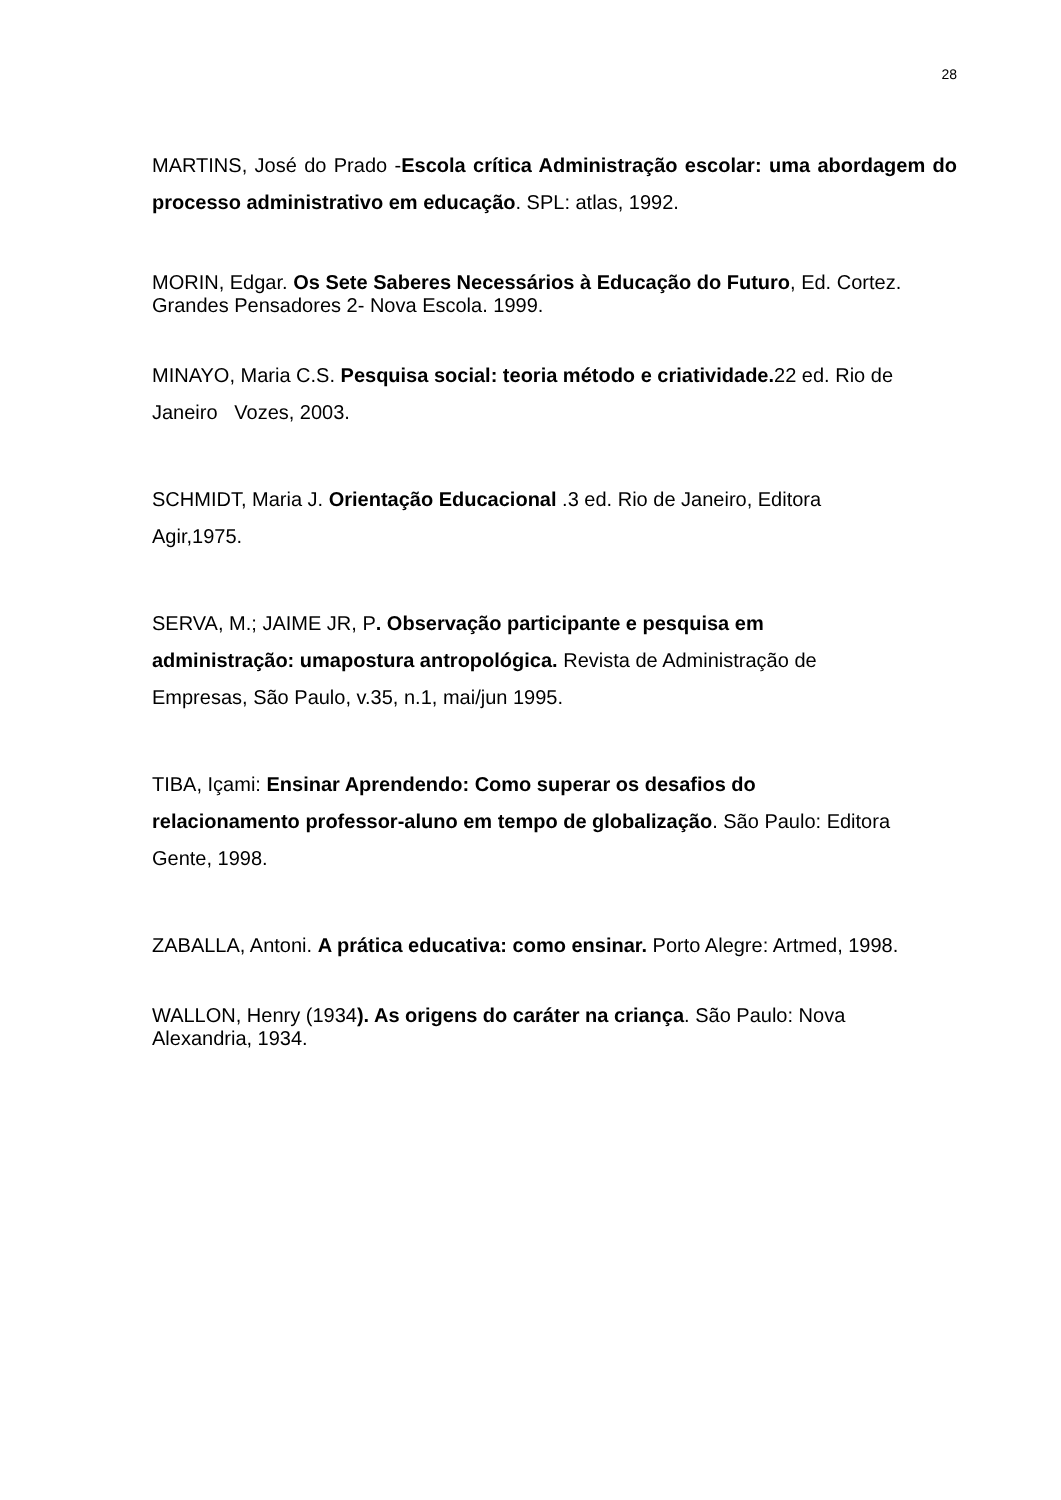28
MARTINS, José do Prado -Escola crítica Administração escolar: uma abordagem do processo administrativo em educação. SPL: atlas, 1992.
MORIN, Edgar. Os Sete Saberes Necessários à Educação do Futuro, Ed. Cortez. Grandes Pensadores 2- Nova Escola. 1999.
MINAYO, Maria C.S. Pesquisa social: teoria método e criatividade. 22 ed. Rio de Janeiro Vozes, 2003.
SCHMIDT, Maria J. Orientação Educacional .3 ed. Rio de Janeiro, Editora
Agir,1975.
SERVA, M.; JAIME JR, P. Observação participante e pesquisa em
administração: umapostura antropológica. Revista de Administração de
Empresas, São Paulo, v.35, n.1, mai/jun 1995.
TIBA, Içami: Ensinar Aprendendo: Como superar os desafios do
relacionamento professor-aluno em tempo de globalização. São Paulo: Editora
Gente, 1998.
ZABALLA, Antoni. A prática educativa: como ensinar. Porto Alegre: Artmed, 1998.
WALLON, Henry (1934). As origens do caráter na criança. São Paulo: Nova
Alexandria, 1934.